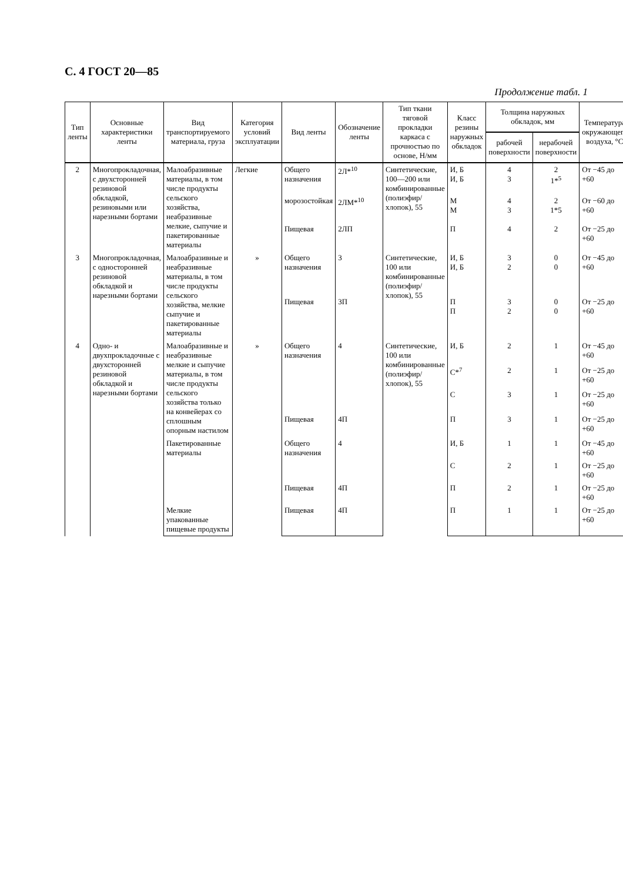С. 4 ГОСТ 20—85
Продолжение табл. 1
| Тип ленты | Основные характеристики ленты | Вид транспортируемого материала, груза | Категория условий эксплуатации | Вид ленты | Обозначение ленты | Тип ткани тяговой прокладки каркаса с прочностью по основе, Н/мм | Класс резины наружных обкладок | Толщина наружных обкладок, мм | | Температура окружающего воздуха, °С |
| --- | --- | --- | --- | --- | --- | --- | --- | --- | --- | --- |
| | | | | | | | | рабочей поверхности | нерабочей поверхности | |
| 2 | Многопрокладочная, с двухсторонней резиновой обкладкой, резиновыми или нарезными бортами | Малоабразивные материалы, в том числе продукты сельского хозяйства, неабразивные мелкие, сыпучие и пакетированные материалы | Легкие | Общего назначения | 2Л*<sup>10</sup> | Синтетические, 100—200 или комбинированные (полиэфир/хлопок), 55 | И, Б И, Б | 4 3 | 2 1*<sup>5</sup> | От −45 до +60 |
| | | | | морозостойкая | 2ЛМ*<sup>10</sup> | | М М | 4 3 | 2 1*5 | От −60 до +60 |
| | | | | Пищевая | 2ЛП | | П | 4 | 2 | От −25 до +60 |
| 3 | Многопрокладочная, с односторонней резиновой обкладкой и нарезными бортами | Малоабразивные и неабразивные материалы, в том числе продукты сельского хозяйства, мелкие сыпучие и пакетированные материалы | » | Общего назначения | 3 | Синтетические, 100 или комбинированные (полиэфир/хлопок), 55 | И, Б И, Б | 3 2 | 0 0 | От −45 до +60 |
| | | | | Пищевая | 3П | | П П | 3 2 | 0 0 | От −25 до +60 |
| 4 | Одно- и двухпрокладочные с двухсторонней резиновой обкладкой и нарезными бортами | Малоабразивные и неабразивные мелкие и сыпучие материалы, в том числе продукты сельского хозяйства только на конвейерах со сплошным опорным настилом | » | Общего назначения | 4 | Синтетические, 100 или комбинированные (полиэфир/хлопок), 55 | И, Б | 2 | 1 | От −45 до +60 |
| | | | | | | | С*<sup>7</sup> | 2 | 1 | От −25 до +60 |
| | | | | | | | С | 3 | 1 | От −25 до +60 |
| | | | | Пищевая | 4П | | П | 3 | 1 | От −25 до +60 |
| | | Пакетированные материалы | | Общего назначения | 4 | | И, Б | 1 | 1 | От −45 до +60 |
| | | | | | | | С | 2 | 1 | От −25 до +60 |
| | | | | Пищевая | 4П | | П | 2 | 1 | От −25 до +60 |
| | | Мелкие упакованные пищевые продукты | | Пищевая | 4П | | П | 1 | 1 | От −25 до +60 |